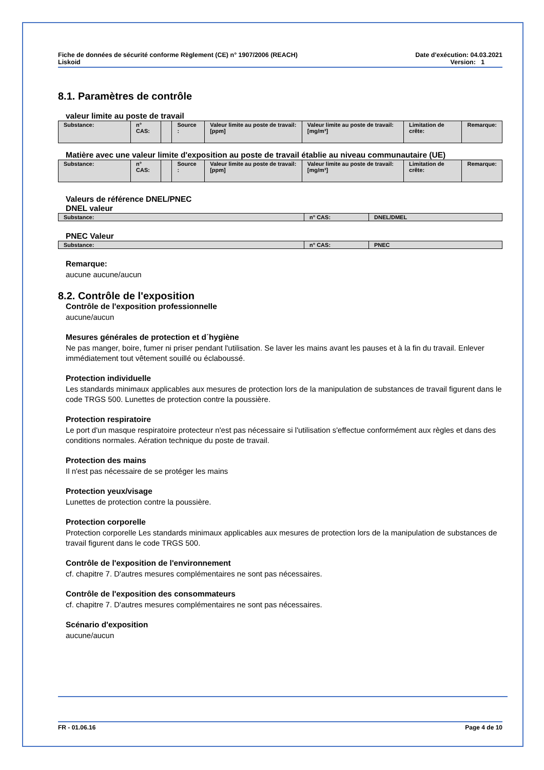Fiche de données de sécurité conforme Règlement (CE) n° 1907/2006 (REACH)
Liskoid
Date d'exécution: 04.03.2021
Version: 1
8.1. Paramètres de contrôle
valeur limite au poste de travail
| Substance: | n° CAS: | | Source : | Valeur limite au poste de travail:[ppm] | Valeur limite au poste de travail:[mg/m³] | Limitation de crête: | Remarque: |
Matière avec une valeur limite d'exposition au poste de travail établie au niveau communautaire (UE)
| Substance: | n° CAS: | | Source : | Valeur limite au poste de travail:[ppm] | Valeur limite au poste de travail:[mg/m³] | Limitation de crête: | Remarque: |
Valeurs de référence DNEL/PNEC
DNEL valeur
| Substance: | n° CAS: | DNEL/DMEL |
PNEC Valeur
| Substance: | n° CAS: | PNEC |
Remarque:
aucune aucune/aucun
8.2. Contrôle de l'exposition
Contrôle de l'exposition professionnelle
aucune/aucun
Mesures générales de protection et d´hygiène
Ne pas manger, boire, fumer ni priser pendant l'utilisation. Se laver les mains avant les pauses et à la fin du travail. Enlever immédiatement tout vêtement souillé ou éclaboussé.
Protection individuelle
Les standards minimaux applicables aux mesures de protection lors de la manipulation de substances de travail figurent dans le code TRGS 500. Lunettes de protection contre la poussière.
Protection respiratoire
Le port d'un masque respiratoire protecteur n'est pas nécessaire si l'utilisation s'effectue conformément aux règles et dans des conditions normales. Aération technique du poste de travail.
Protection des mains
Il n'est pas nécessaire de se protéger les mains
Protection yeux/visage
Lunettes de protection contre la poussière.
Protection corporelle
Protection corporelle Les standards minimaux applicables aux mesures de protection lors de la manipulation de substances de travail figurent dans le code TRGS 500.
Contrôle de l'exposition de l'environnement
cf. chapitre 7. D'autres mesures complémentaires ne sont pas nécessaires.
Contrôle de l'exposition des consommateurs
cf. chapitre 7. D'autres mesures complémentaires ne sont pas nécessaires.
Scénario d'exposition
aucune/aucun
FR - 01.06.16 Page 4 de 10